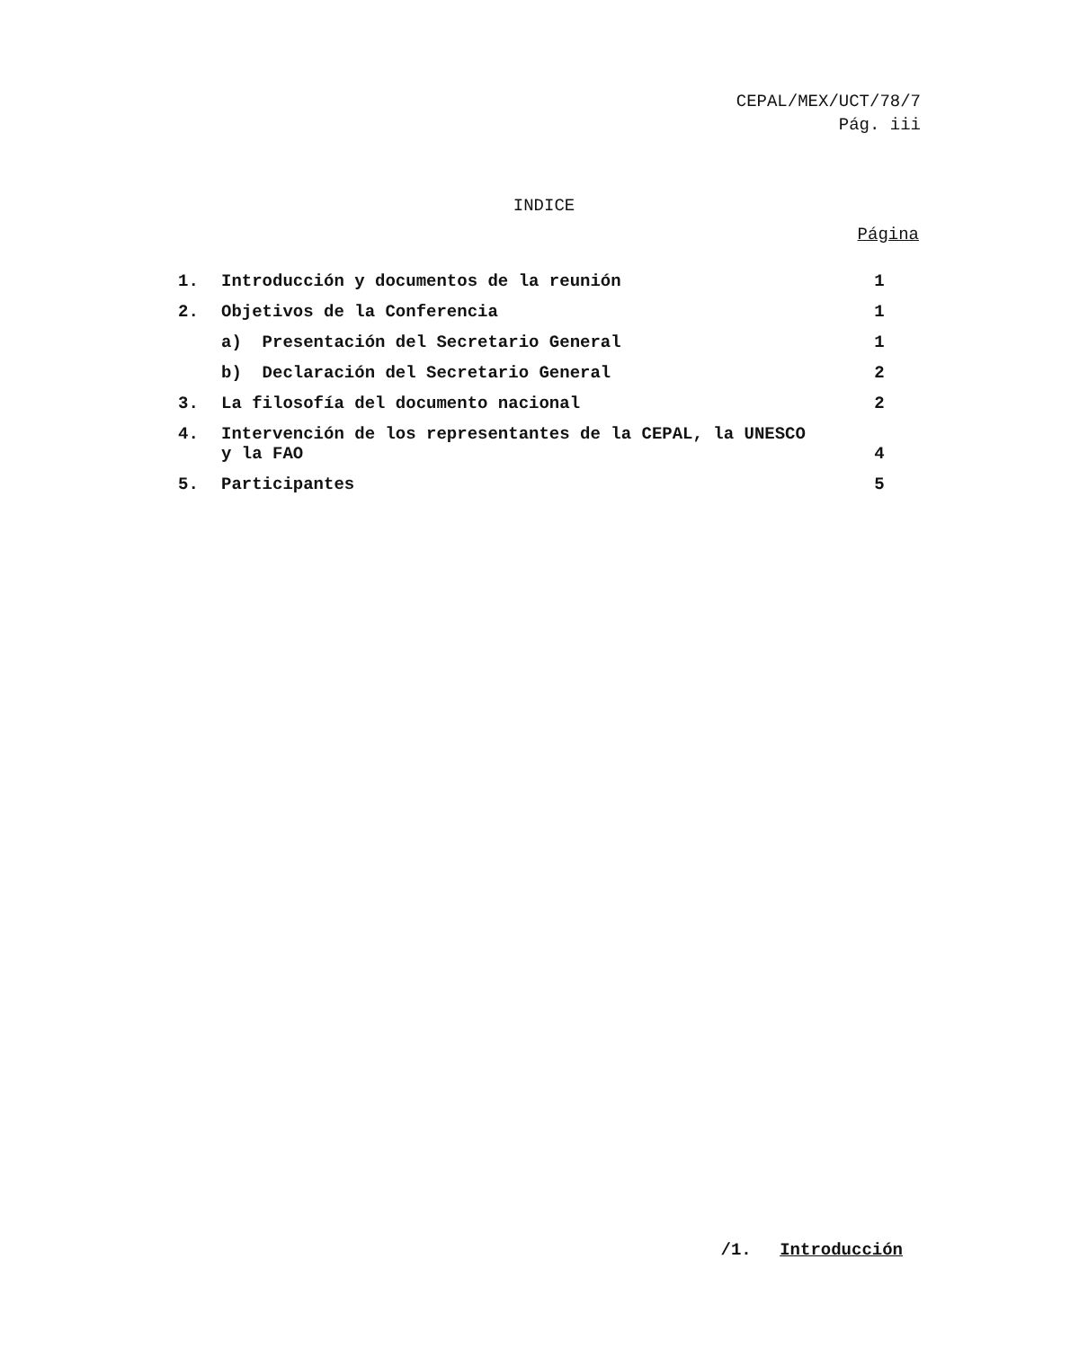CEPAL/MEX/UCT/78/7
Pág. iii
INDICE
Página
| 1. | Introducción y documentos de la reunión | 1 |
| 2. | Objetivos de la Conferencia | 1 |
| | a) Presentación del Secretario General | 1 |
| | b) Declaración del Secretario General | 2 |
| 3. | La filosofía del documento nacional | 2 |
| 4. | Intervención de los representantes de la CEPAL, la UNESCO y la FAO | 4 |
| 5. | Participantes | 5 |
/1. Introducción